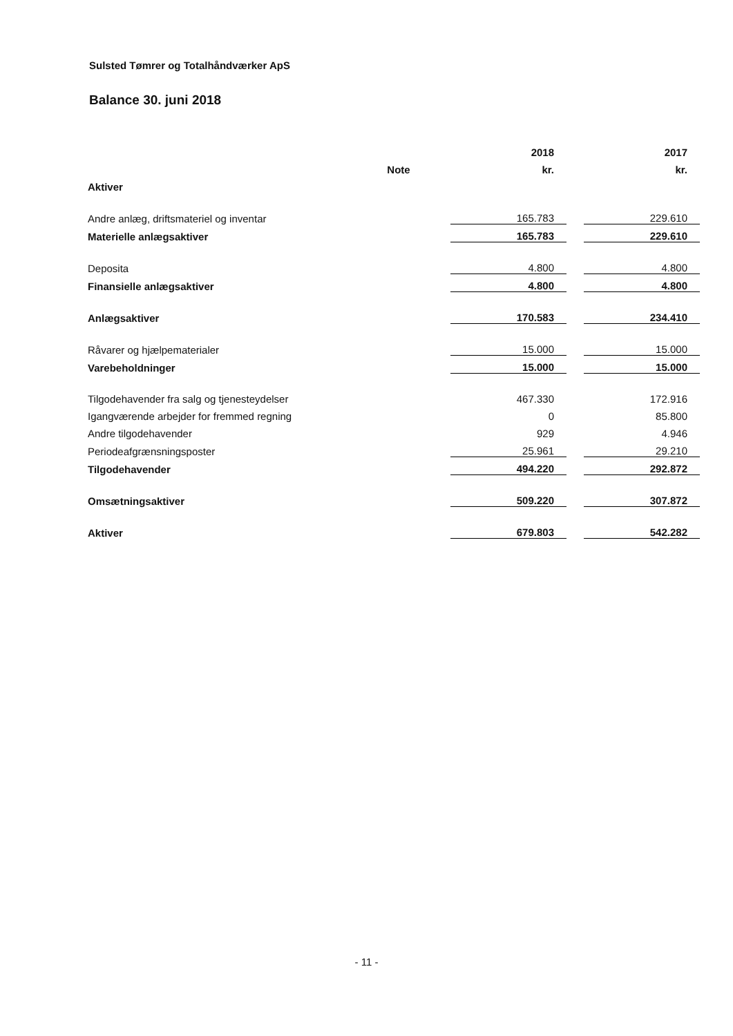Sulsted Tømrer og Totalhåndværker ApS
Balance 30. juni 2018
| | | | 2018 | | 2017 |
| --- | --- | --- | --- | --- | --- |
| | Note | | kr. | | kr. |
| Aktiver | | | | | |
| Andre anlæg, driftsmateriel og inventar | | | 165.783 | | 229.610 |
| Materielle anlægsaktiver | | | 165.783 | | 229.610 |
| Deposita | | | 4.800 | | 4.800 |
| Finansielle anlægsaktiver | | | 4.800 | | 4.800 |
| Anlægsaktiver | | | 170.583 | | 234.410 |
| Råvarer og hjælpematerialer | | | 15.000 | | 15.000 |
| Varebeholdninger | | | 15.000 | | 15.000 |
| Tilgodehavender fra salg og tjenesteydelser | | | 467.330 | | 172.916 |
| Igangværende arbejder for fremmed regning | | | 0 | | 85.800 |
| Andre tilgodehavender | | | 929 | | 4.946 |
| Periodeafgrænsningsposter | | | 25.961 | | 29.210 |
| Tilgodehavender | | | 494.220 | | 292.872 |
| Omsætningsaktiver | | | 509.220 | | 307.872 |
| Aktiver | | | 679.803 | | 542.282 |
- 11 -